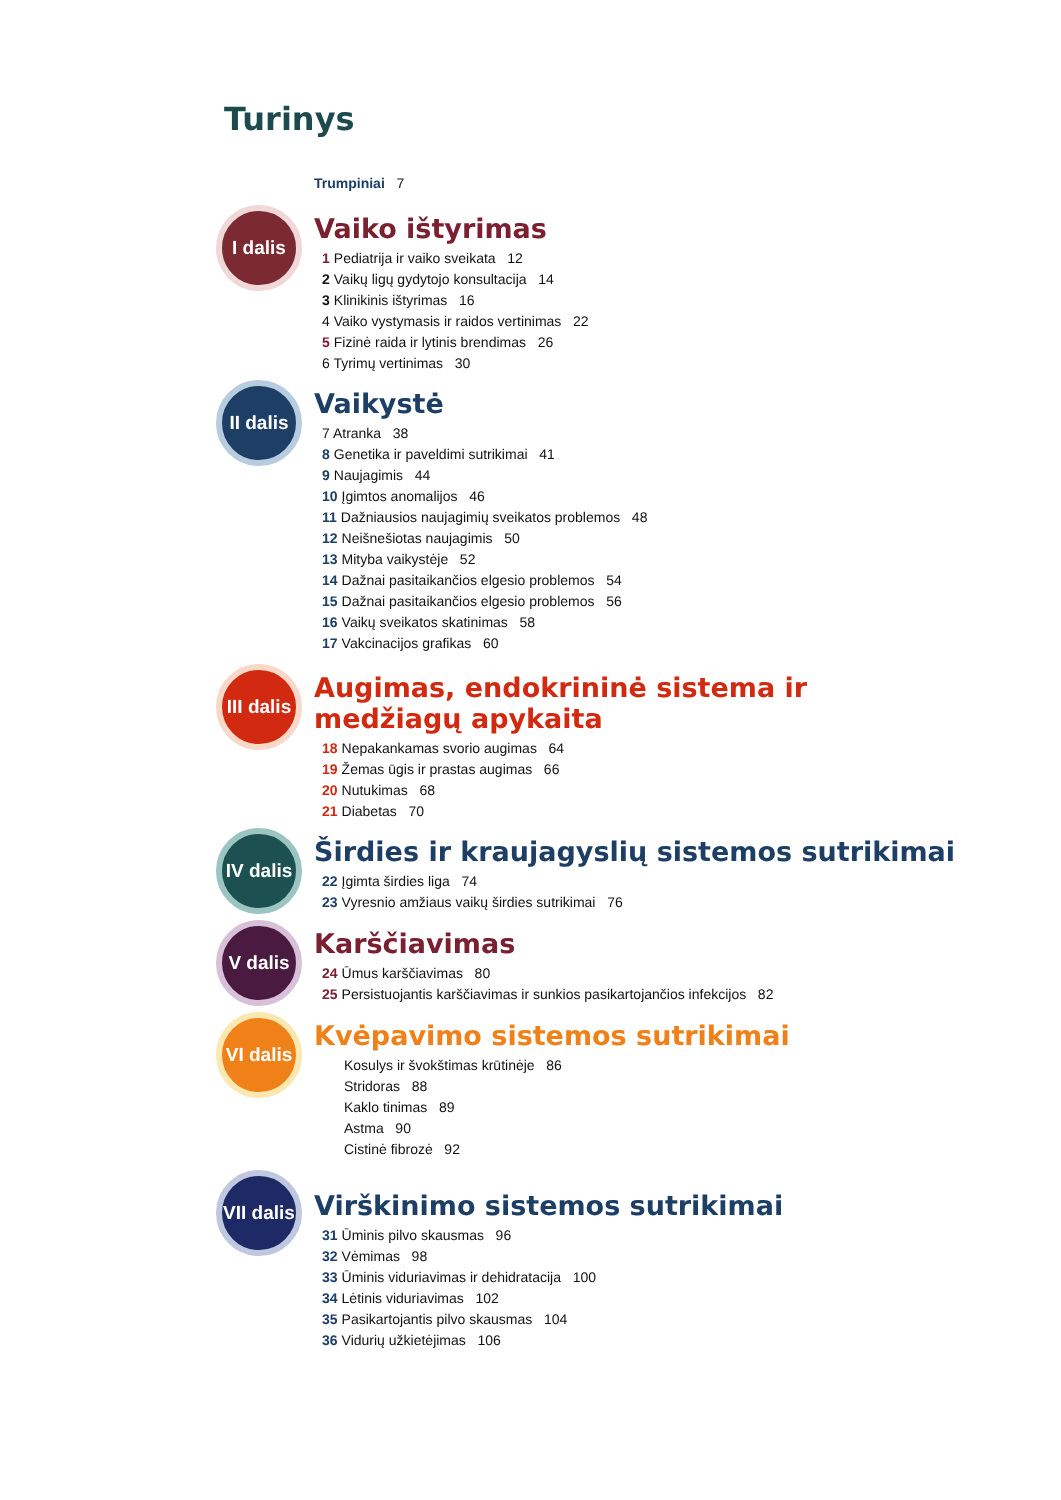Turinys
Trumpiniai 7
I dalis
Vaiko ištyrimas
1 Pediatrija ir vaiko sveikata 12
2 Vaikų ligų gydytojo konsultacija 14
3 Klinikinis ištyrimas 16
4 Vaiko vystymasis ir raidos vertinimas 22
5 Fizinė raida ir lytinis brendimas 26
6 Tyrimų vertinimas 30
II dalis
Vaikystė
7 Atranka 38
8 Genetika ir paveldimi sutrikimai 41
9 Naujagimis 44
10 Įgimtos anomalijos 46
11 Dažniausios naujagimių sveikatos problemos 48
12 Neišnešiotas naujagimis 50
13 Mityba vaikystėje 52
14 Dažnai pasitaikančios elgesio problemos 54
15 Dažnai pasitaikančios elgesio problemos 56
16 Vaikų sveikatos skatinimas 58
17 Vakcinacijos grafikas 60
III dalis
Augimas, endokrininė sistema ir
medžiagų apykaita
18 Nepakankamas svorio augimas 64
19 Žemas ūgis ir prastas augimas 66
20 Nutukimas 68
21 Diabetas 70
IV dalis
Širdies ir kraujagyslių sistemos sutrikimai
22 Įgimta širdies liga 74
23 Vyresnio amžiaus vaikų širdies sutrikimai 76
V dalis
Karščiavimas
24 Ūmus karščiavimas 80
25 Persistuojantis karščiavimas ir sunkios pasikartojančios infekcijos 82
VI dalis
Kvėpavimo sistemos sutrikimai
Kosulys ir švokštimas krūtinėje 86
Stridoras 88
Kaklo tinimas 89
Astma 90
Cistinė fibrozė 92
VII dalis
Virškinimo sistemos sutrikimai
31 Ūminis pilvo skausmas 96
32 Vėmimas 98
33 Ūminis viduriavimas ir dehidratacija 100
34 Lėtinis viduriavimas 102
35 Pasikartojantis pilvo skausmas 104
36 Vidurių užkietėjimas 106